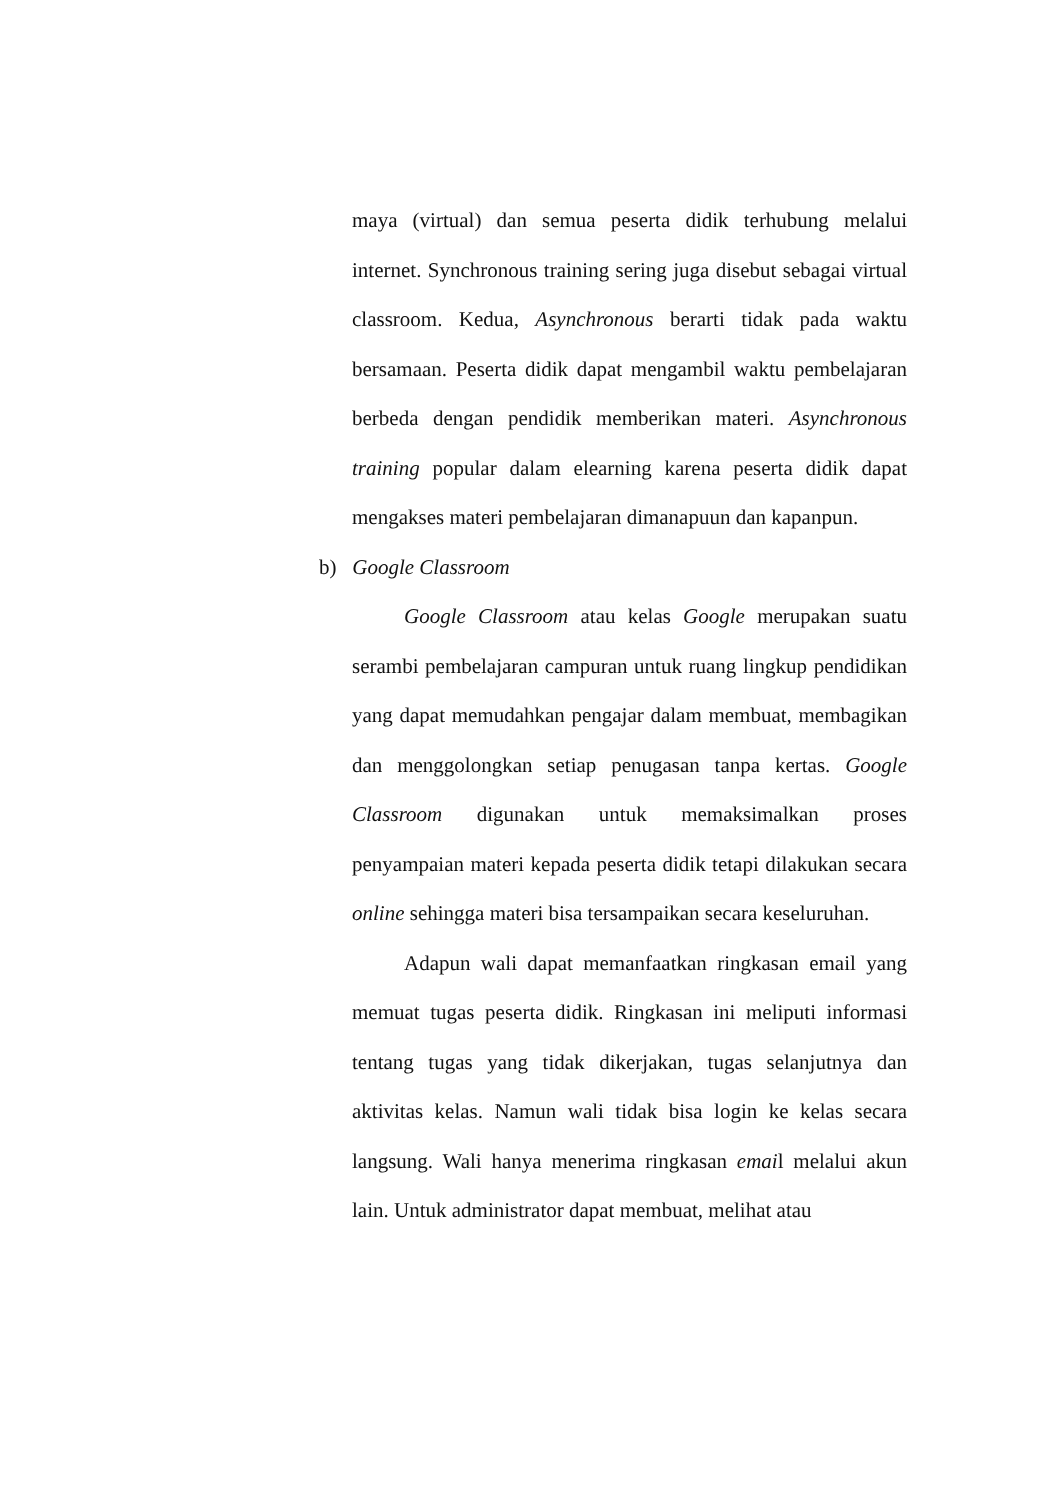maya (virtual) dan semua peserta didik terhubung melalui internet. Synchronous training sering juga disebut sebagai virtual classroom. Kedua, Asynchronous berarti tidak pada waktu bersamaan. Peserta didik dapat mengambil waktu pembelajaran berbeda dengan pendidik memberikan materi. Asynchronous training popular dalam elearning karena peserta didik dapat mengakses materi pembelajaran dimanapuun dan kapanpun.
b) Google Classroom
Google Classroom atau kelas Google merupakan suatu serambi pembelajaran campuran untuk ruang lingkup pendidikan yang dapat memudahkan pengajar dalam membuat, membagikan dan menggolongkan setiap penugasan tanpa kertas. Google Classroom digunakan untuk memaksimalkan proses penyampaian materi kepada peserta didik tetapi dilakukan secara online sehingga materi bisa tersampaikan secara keseluruhan.
Adapun wali dapat memanfaatkan ringkasan email yang memuat tugas peserta didik. Ringkasan ini meliputi informasi tentang tugas yang tidak dikerjakan, tugas selanjutnya dan aktivitas kelas. Namun wali tidak bisa login ke kelas secara langsung. Wali hanya menerima ringkasan email melalui akun lain. Untuk administrator dapat membuat, melihat atau